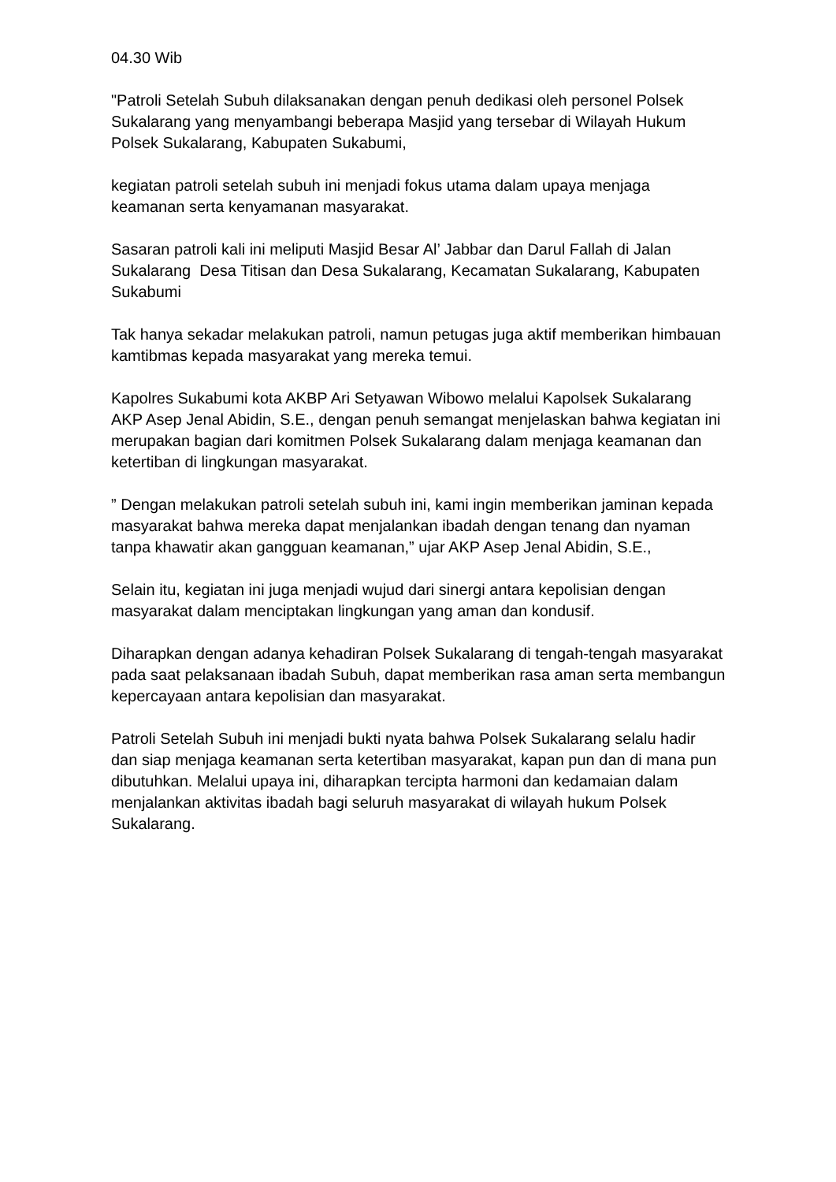04.30 Wib
"Patroli Setelah Subuh dilaksanakan dengan penuh dedikasi oleh personel Polsek Sukalarang yang menyambangi beberapa Masjid yang tersebar di Wilayah Hukum Polsek Sukalarang, Kabupaten Sukabumi,
kegiatan patroli setelah subuh ini menjadi fokus utama dalam upaya menjaga keamanan serta kenyamanan masyarakat.
Sasaran patroli kali ini meliputi Masjid Besar Al’ Jabbar dan Darul Fallah di Jalan Sukalarang Desa Titisan dan Desa Sukalarang, Kecamatan Sukalarang, Kabupaten Sukabumi
Tak hanya sekadar melakukan patroli, namun petugas juga aktif memberikan himbauan kamtibmas kepada masyarakat yang mereka temui.
Kapolres Sukabumi kota AKBP Ari Setyawan Wibowo melalui Kapolsek Sukalarang AKP Asep Jenal Abidin, S.E., dengan penuh semangat menjelaskan bahwa kegiatan ini merupakan bagian dari komitmen Polsek Sukalarang dalam menjaga keamanan dan ketertiban di lingkungan masyarakat.
” Dengan melakukan patroli setelah subuh ini, kami ingin memberikan jaminan kepada masyarakat bahwa mereka dapat menjalankan ibadah dengan tenang dan nyaman tanpa khawatir akan gangguan keamanan,” ujar AKP Asep Jenal Abidin, S.E.,
Selain itu, kegiatan ini juga menjadi wujud dari sinergi antara kepolisian dengan masyarakat dalam menciptakan lingkungan yang aman dan kondusif.
Diharapkan dengan adanya kehadiran Polsek Sukalarang di tengah-tengah masyarakat pada saat pelaksanaan ibadah Subuh, dapat memberikan rasa aman serta membangun kepercayaan antara kepolisian dan masyarakat.
Patroli Setelah Subuh ini menjadi bukti nyata bahwa Polsek Sukalarang selalu hadir dan siap menjaga keamanan serta ketertiban masyarakat, kapan pun dan di mana pun dibutuhkan. Melalui upaya ini, diharapkan tercipta harmoni dan kedamaian dalam menjalankan aktivitas ibadah bagi seluruh masyarakat di wilayah hukum Polsek Sukalarang.